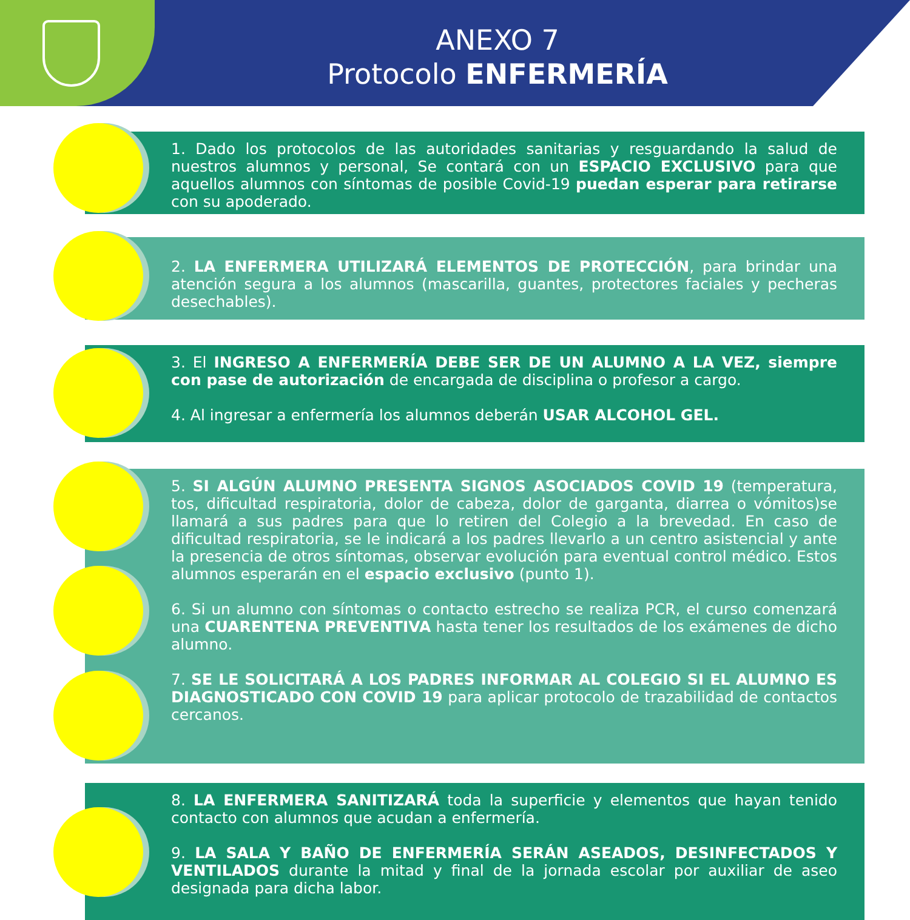ANEXO 7
Protocolo ENFERMERÍA
1. Dado los protocolos de las autoridades sanitarias y resguardando la salud de nuestros alumnos y personal, Se contará con un ESPACIO EXCLUSIVO para que aquellos alumnos con síntomas de posible Covid-19 puedan esperar para retirarse con su apoderado.
2. LA ENFERMERA UTILIZARÁ ELEMENTOS DE PROTECCIÓN, para brindar una atención segura a los alumnos (mascarilla, guantes, protectores faciales y pecheras desechables).
3. El INGRESO A ENFERMERÍA DEBE SER DE UN ALUMNO A LA VEZ, siempre con pase de autorización de encargada de disciplina o profesor a cargo.
4. Al ingresar a enfermería los alumnos deberán USAR ALCOHOL GEL.
5. SI ALGÚN ALUMNO PRESENTA SIGNOS ASOCIADOS COVID 19 (temperatura, tos, dificultad respiratoria, dolor de cabeza, dolor de garganta, diarrea o vómitos)se llamará a sus padres para que lo retiren del Colegio a la brevedad. En caso de dificultad respiratoria, se le indicará a los padres llevarlo a un centro asistencial y ante la presencia de otros síntomas, observar evolución para eventual control médico. Estos alumnos esperarán en el espacio exclusivo (punto 1).
6. Si un alumno con síntomas o contacto estrecho se realiza PCR, el curso comenzará una CUARENTENA PREVENTIVA hasta tener los resultados de los exámenes de dicho alumno.
7. SE LE SOLICITARÁ A LOS PADRES INFORMAR AL COLEGIO SI EL ALUMNO ES DIAGNOSTICADO CON COVID 19 para aplicar protocolo de trazabilidad de contactos cercanos.
8. LA ENFERMERA SANITIZARÁ toda la superficie y elementos que hayan tenido contacto con alumnos que acudan a enfermería.
9. LA SALA Y BAÑO DE ENFERMERÍA SERÁN ASEADOS, DESINFECTADOS Y VENTILADOS durante la mitad y final de la jornada escolar por auxiliar de aseo designada para dicha labor.